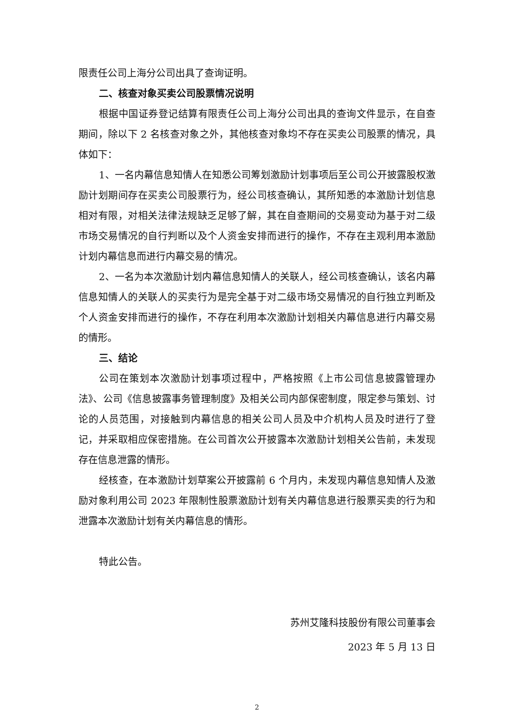限责任公司上海分公司出具了查询证明。
二、核查对象买卖公司股票情况说明
根据中国证券登记结算有限责任公司上海分公司出具的查询文件显示，在自查期间，除以下 2 名核查对象之外，其他核查对象均不存在买卖公司股票的情况，具体如下：
1、一名内幕信息知情人在知悉公司筹划激励计划事项后至公司公开披露股权激励计划期间存在买卖公司股票行为，经公司核查确认，其所知悉的本激励计划信息相对有限，对相关法律法规缺乏足够了解，其在自查期间的交易变动为基于对二级市场交易情况的自行判断以及个人资金安排而进行的操作，不存在主观利用本激励计划内幕信息而进行内幕交易的情况。
2、一名为本次激励计划内幕信息知情人的关联人，经公司核查确认，该名内幕信息知情人的关联人的买卖行为是完全基于对二级市场交易情况的自行独立判断及个人资金安排而进行的操作，不存在利用本次激励计划相关内幕信息进行内幕交易的情形。
三、结论
公司在策划本次激励计划事项过程中，严格按照《上市公司信息披露管理办法》、公司《信息披露事务管理制度》及相关公司内部保密制度，限定参与策划、讨论的人员范围，对接触到内幕信息的相关公司人员及中介机构人员及时进行了登记，并采取相应保密措施。在公司首次公开披露本次激励计划相关公告前，未发现存在信息泄露的情形。
经核查，在本激励计划草案公开披露前 6 个月内，未发现内幕信息知情人及激励对象利用公司 2023 年限制性股票激励计划有关内幕信息进行股票买卖的行为和泄露本次激励计划有关内幕信息的情形。
特此公告。
苏州艾隆科技股份有限公司董事会
2023 年 5 月 13 日
2